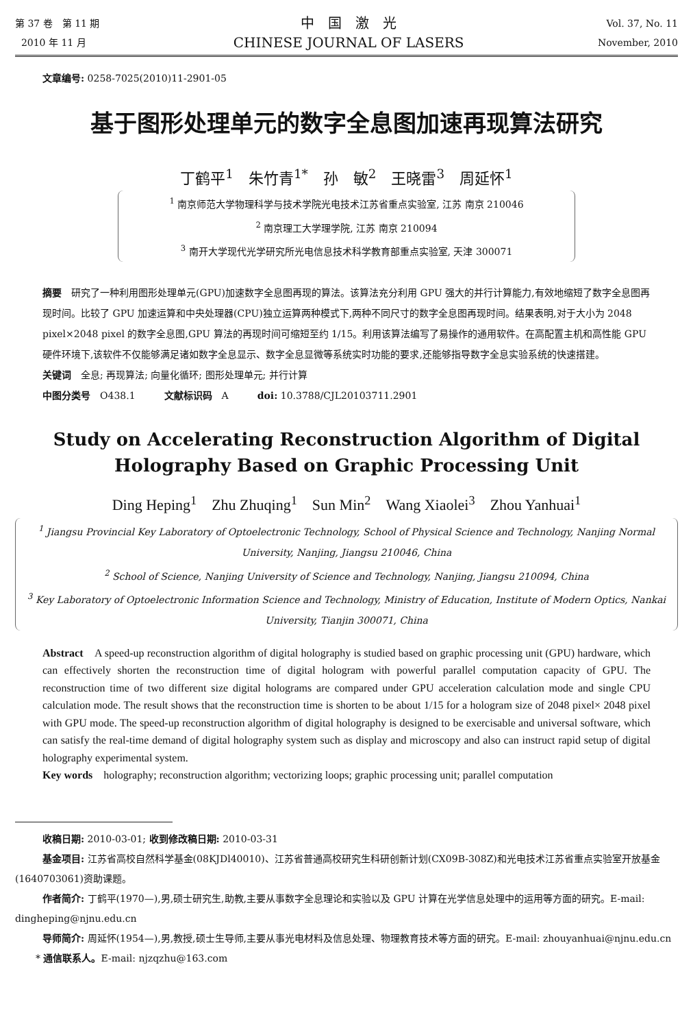第 37 卷　第 11 期
2010 年 11 月
中　国　激　光
CHINESE JOURNAL OF LASERS
Vol. 37, No. 11
November, 2010
文章编号: 0258-7025(2010)11-2901-05
基于图形处理单元的数字全息图加速再现算法研究
丁鹤平<sup>1</sup>　朱竹青<sup>1*</sup>　孙　敏<sup>2</sup>　王晓雷<sup>3</sup>　周延怀<sup>1</sup>
<sup>1</sup> 南京师范大学物理科学与技术学院光电技术江苏省重点实验室, 江苏 南京 210046
<sup>2</sup> 南京理工大学理学院, 江苏 南京 210094
<sup>3</sup> 南开大学现代光学研究所光电信息技术科学教育部重点实验室, 天津 300071
摘要　研究了一种利用图形处理单元(GPU)加速数字全息图再现的算法。该算法充分利用 GPU 强大的并行计算能力,有效地缩短了数字全息图再现时间。比较了 GPU 加速运算和中央处理器(CPU)独立运算两种模式下,两种不同尺寸的数字全息图再现时间。结果表明,对于大小为 2048 pixel×2048 pixel 的数字全息图,GPU 算法的再现时间可缩短至约 1/15。利用该算法编写了易操作的通用软件。在高配置主机和高性能 GPU 硬件环境下,该软件不仅能够满足诸如数字全息显示、数字全息显微等系统实时功能的要求,还能够指导数字全息实验系统的快速搭建。
关键词　全息; 再现算法; 向量化循环; 图形处理单元; 并行计算
中图分类号　O438.1　　　文献标识码　A　　　doi: 10.3788/CJL20103711.2901
Study on Accelerating Reconstruction Algorithm of Digital
Holography Based on Graphic Processing Unit
Ding Heping<sup>1</sup>　Zhu Zhuqing<sup>1</sup>　Sun Min<sup>2</sup>　Wang Xiaolei<sup>3</sup>　Zhou Yanhuai<sup>1</sup>
<sup>1</sup> Jiangsu Provincial Key Laboratory of Optoelectronic Technology, School of Physical Science and Technology, Nanjing Normal University, Nanjing, Jiangsu 210046, China
<sup>2</sup> School of Science, Nanjing University of Science and Technology, Nanjing, Jiangsu 210094, China
<sup>3</sup> Key Laboratory of Optoelectronic Information Science and Technology, Ministry of Education, Institute of Modern Optics, Nankai University, Tianjin 300071, China
Abstract　A speed-up reconstruction algorithm of digital holography is studied based on graphic processing unit (GPU) hardware, which can effectively shorten the reconstruction time of digital hologram with powerful parallel computation capacity of GPU. The reconstruction time of two different size digital holograms are compared under GPU acceleration calculation mode and single CPU calculation mode. The result shows that the reconstruction time is shorten to be about 1/15 for a hologram size of 2048 pixel× 2048 pixel with GPU mode. The speed-up reconstruction algorithm of digital holography is designed to be exercisable and universal software, which can satisfy the real-time demand of digital holography system such as display and microscopy and also can instruct rapid setup of digital holography experimental system.
Key words　holography; reconstruction algorithm; vectorizing loops; graphic processing unit; parallel computation
收稿日期: 2010-03-01; 收到修改稿日期: 2010-03-31
基金项目: 江苏省高校自然科学基金(08KJDl40010)、江苏省普通高校研究生科研创新计划(CX09B-308Z)和光电技术江苏省重点实验室开放基金(1640703061)资助课题。
作者简介: 丁鹤平(1970—),男,硕士研究生,助教,主要从事数字全息理论和实验以及 GPU 计算在光学信息处理中的运用等方面的研究。E-mail: dingheping@njnu.edu.cn
导师简介: 周延怀(1954—),男,教授,硕士生导师,主要从事光电材料及信息处理、物理教育技术等方面的研究。E-mail: zhouyanhuai@njnu.edu.cn
* 通信联系人。E-mail: njzqzhu@163.com